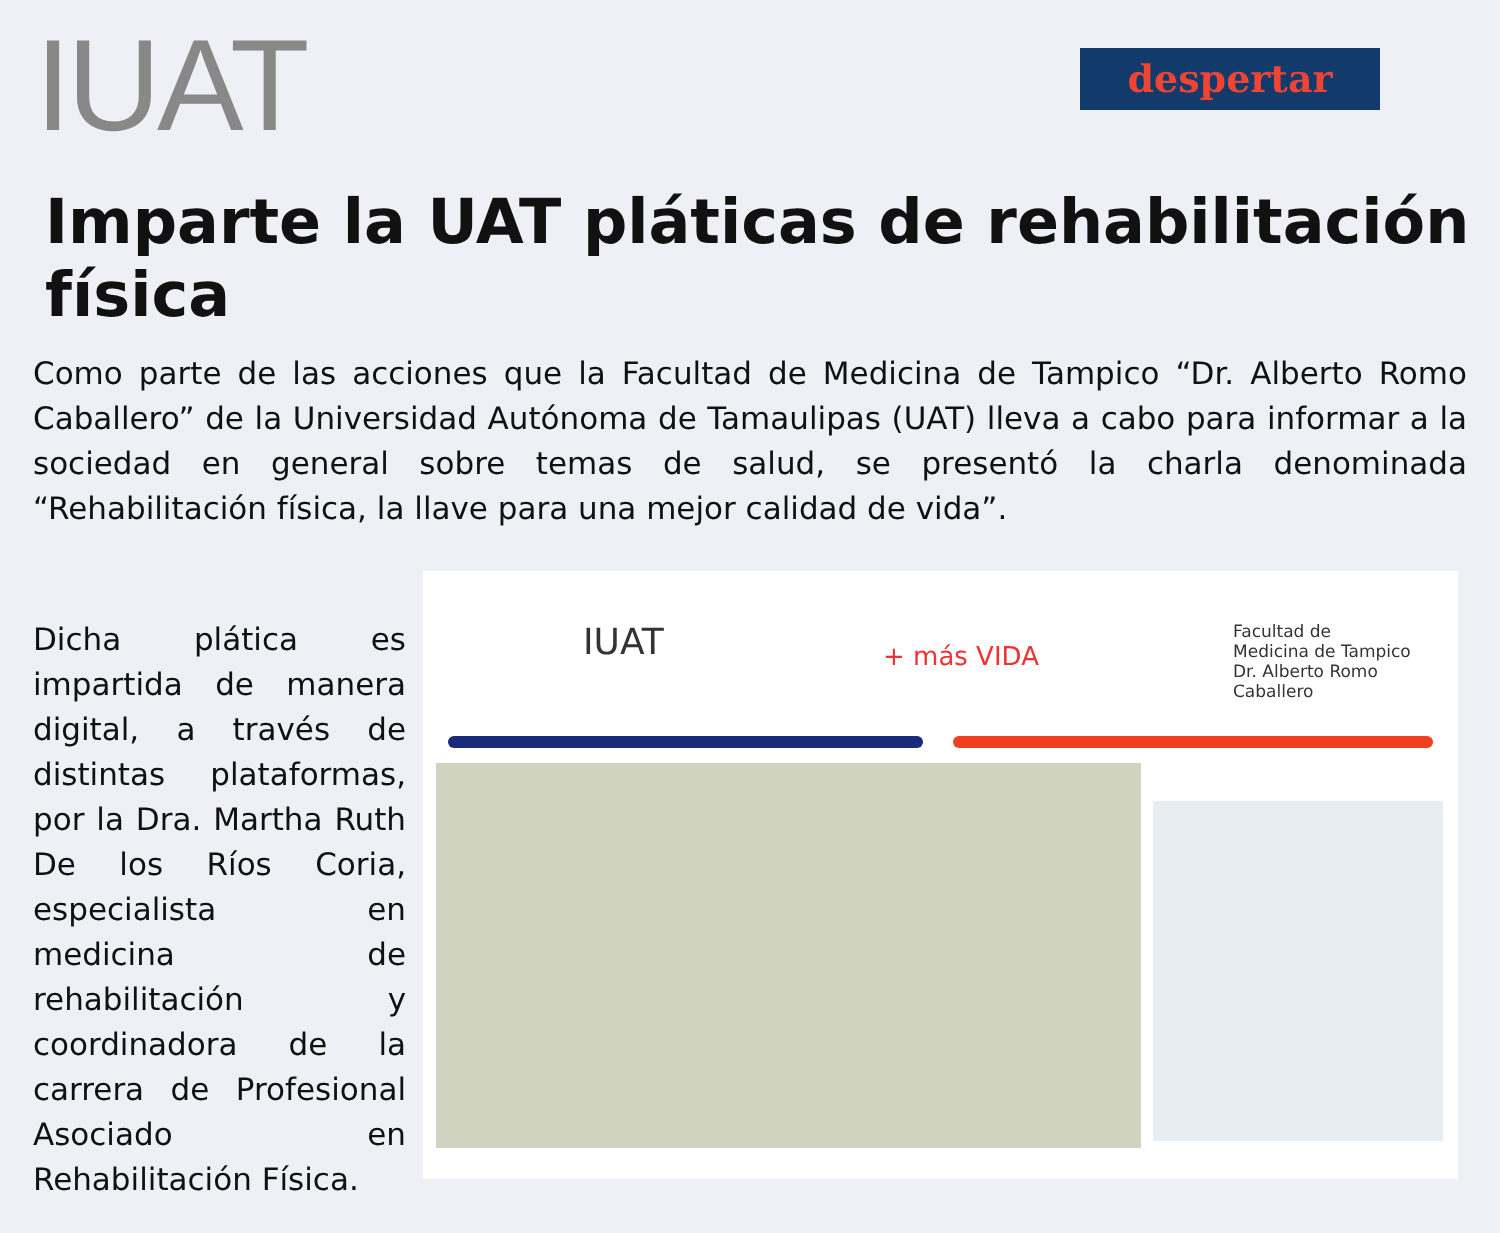IUAT
despertar
Imparte la UAT pláticas de rehabilitación física
Como parte de las acciones que la Facultad de Medicina de Tampico “Dr. Alberto Romo Caballero” de la Universidad Autónoma de Tamaulipas (UAT) lleva a cabo para informar a la sociedad en general sobre temas de salud, se presentó la charla denominada “Rehabilitación física, la llave para una mejor calidad de vida”.
Dicha plática es impartida de manera digital, a través de distintas plataformas, por la Dra. Martha Ruth De los Ríos Coria, especialista en medicina de rehabilitación y coordinadora de la carrera de Profesional Asociado en Rehabilitación Física.
IUAT + más VIDA
Facultad de
Medicina de Tampico
Dr. Alberto Romo Caballero